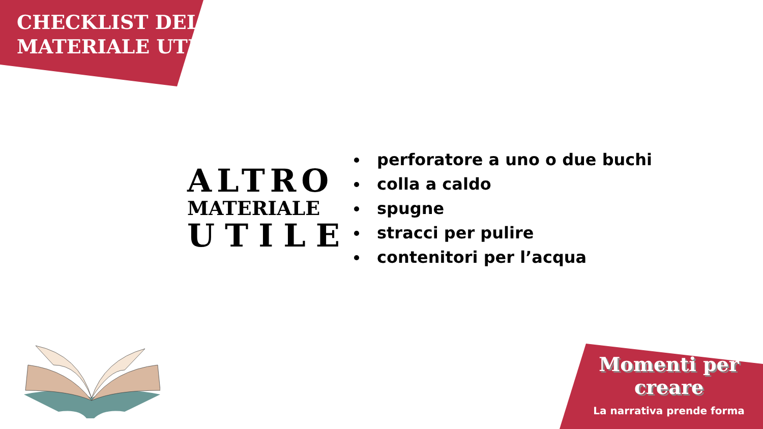CHECKLIST DEL
MATERIALE UTILE
ALTRO
MATERIALE
UTILE
perforatore a uno o due buchi
colla a caldo
spugne
stracci per pulire
contenitori per l’acqua
Momenti per creare
La narrativa prende forma